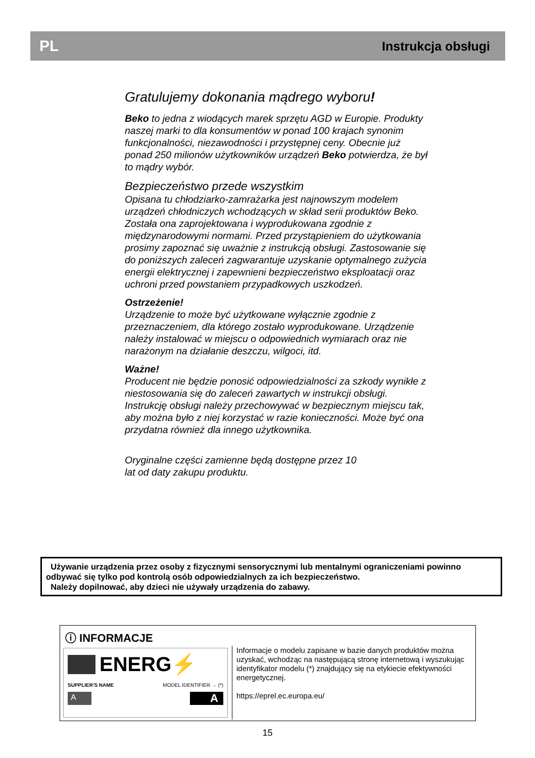PL Instrukcja obsługi
Gratulujemy dokonania mądrego wyboru!
Beko to jedna z wiodących marek sprzętu AGD w Europie. Produkty naszej marki to dla konsumentów w ponad 100 krajach synonim funkcjonalności, niezawodności i przystępnej ceny. Obecnie już ponad 250 milionów użytkowników urządzeń Beko potwierdza, że był to mądry wybór.
Bezpieczeństwo przede wszystkim
Opisana tu chłodziarko-zamrażarka jest najnowszym modelem urządzeń chłodniczych wchodzących w skład serii produktów Beko.
Została ona zaprojektowana i wyprodukowana zgodnie z międzynarodowymi normami. Przed przystąpieniem do użytkowania prosimy zapoznać się uważnie z instrukcją obsługi. Zastosowanie się do poniższych zaleceń zagwarantuje uzyskanie optymalnego zużycia energii elektrycznej i zapewnieni bezpieczeństwo eksploatacji oraz uchroni przed powstaniem przypadkowych uszkodzeń.
Ostrzeżenie!
Urządzenie to może być użytkowane wyłącznie zgodnie z przeznaczeniem, dla którego zostało wyprodukowane. Urządzenie należy instalować w miejscu o odpowiednich wymiarach oraz nie narażonym na działanie deszczu, wilgoci, itd.
Ważne!
Producent nie będzie ponosić odpowiedzialności za szkody wynikłe z niestosowania się do zaleceń zawartych w instrukcji obsługi. Instrukcję obsługi należy przechowywać w bezpiecznym miejscu tak, aby można było z niej korzystać w razie konieczności. Może być ona przydatna również dla innego użytkownika.
Oryginalne części zamienne będą dostępne przez 10
lat od daty zakupu produktu.
Używanie urządzenia przez osoby z fizycznymi sensorycznymi lub mentalnymi ograniczeniami powinno odbywać się tylko pod kontrolą osób odpowiedzialnych za ich bezpieczeństwo.
Należy dopilnować, aby dzieci nie używały urządzenia do zabawy.
ⓘ INFORMACJE
ENERG⚡
SUPPLIER'S NAME MODEL IDENTIFIER → (*)
A A
Informacje o modelu zapisane w bazie danych produktów można uzyskać, wchodząc na następującą stronę internetową i wyszukując identyfikator modelu (*) znajdujący się na etykiecie efektywności energetycznej.
https://eprel.ec.europa.eu/
15